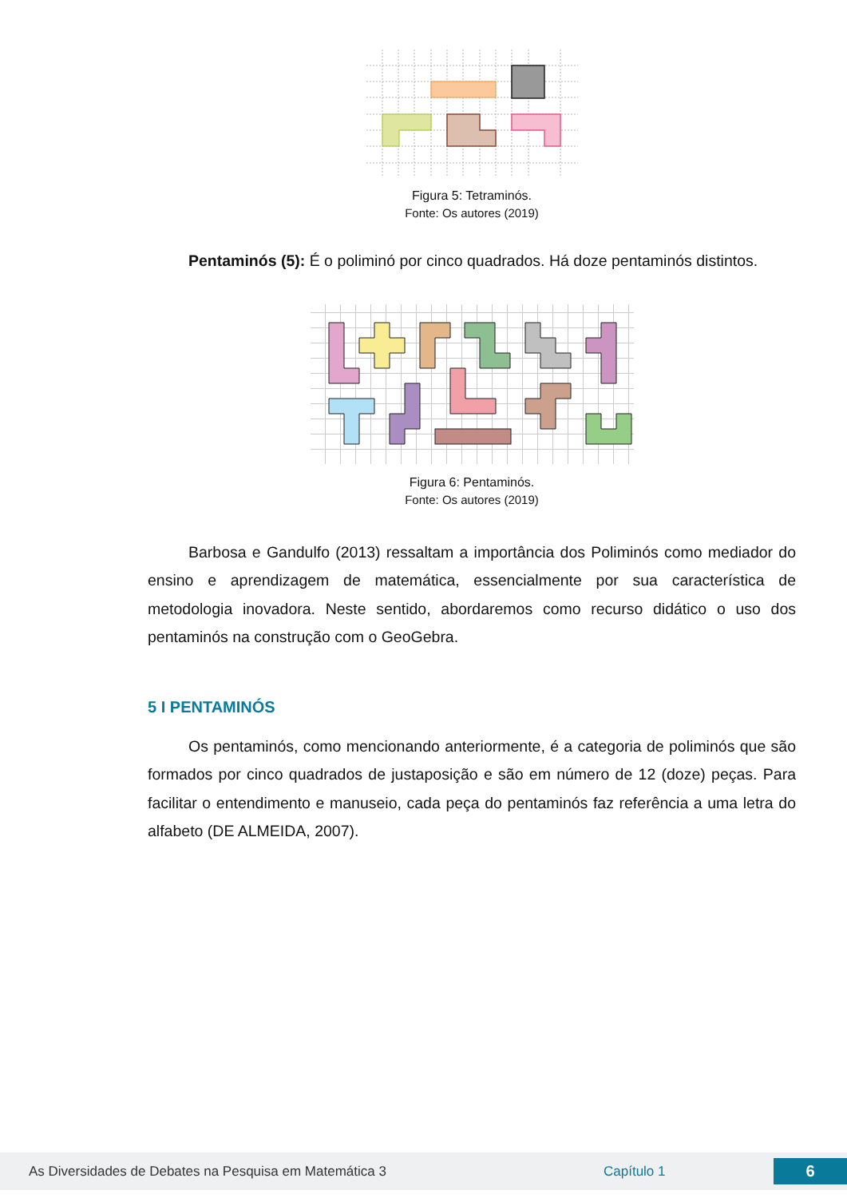Figura 5: Tetraminós.
Fonte: Os autores (2019)
Pentaminós (5): É o poliminó por cinco quadrados. Há doze pentaminós distintos.
Figura 6: Pentaminós.
Fonte: Os autores (2019)
Barbosa e Gandulfo (2013) ressaltam a importância dos Poliminós como mediador do ensino e aprendizagem de matemática, essencialmente por sua característica de metodologia inovadora. Neste sentido, abordaremos como recurso didático o uso dos pentaminós na construção com o GeoGebra.
5 I PENTAMINÓS
Os pentaminós, como mencionando anteriormente, é a categoria de poliminós que são formados por cinco quadrados de justaposição e são em número de 12 (doze) peças. Para facilitar o entendimento e manuseio, cada peça do pentaminós faz referência a uma letra do alfabeto (DE ALMEIDA, 2007).
As Diversidades de Debates na Pesquisa em Matemática 3 Capítulo 1 6